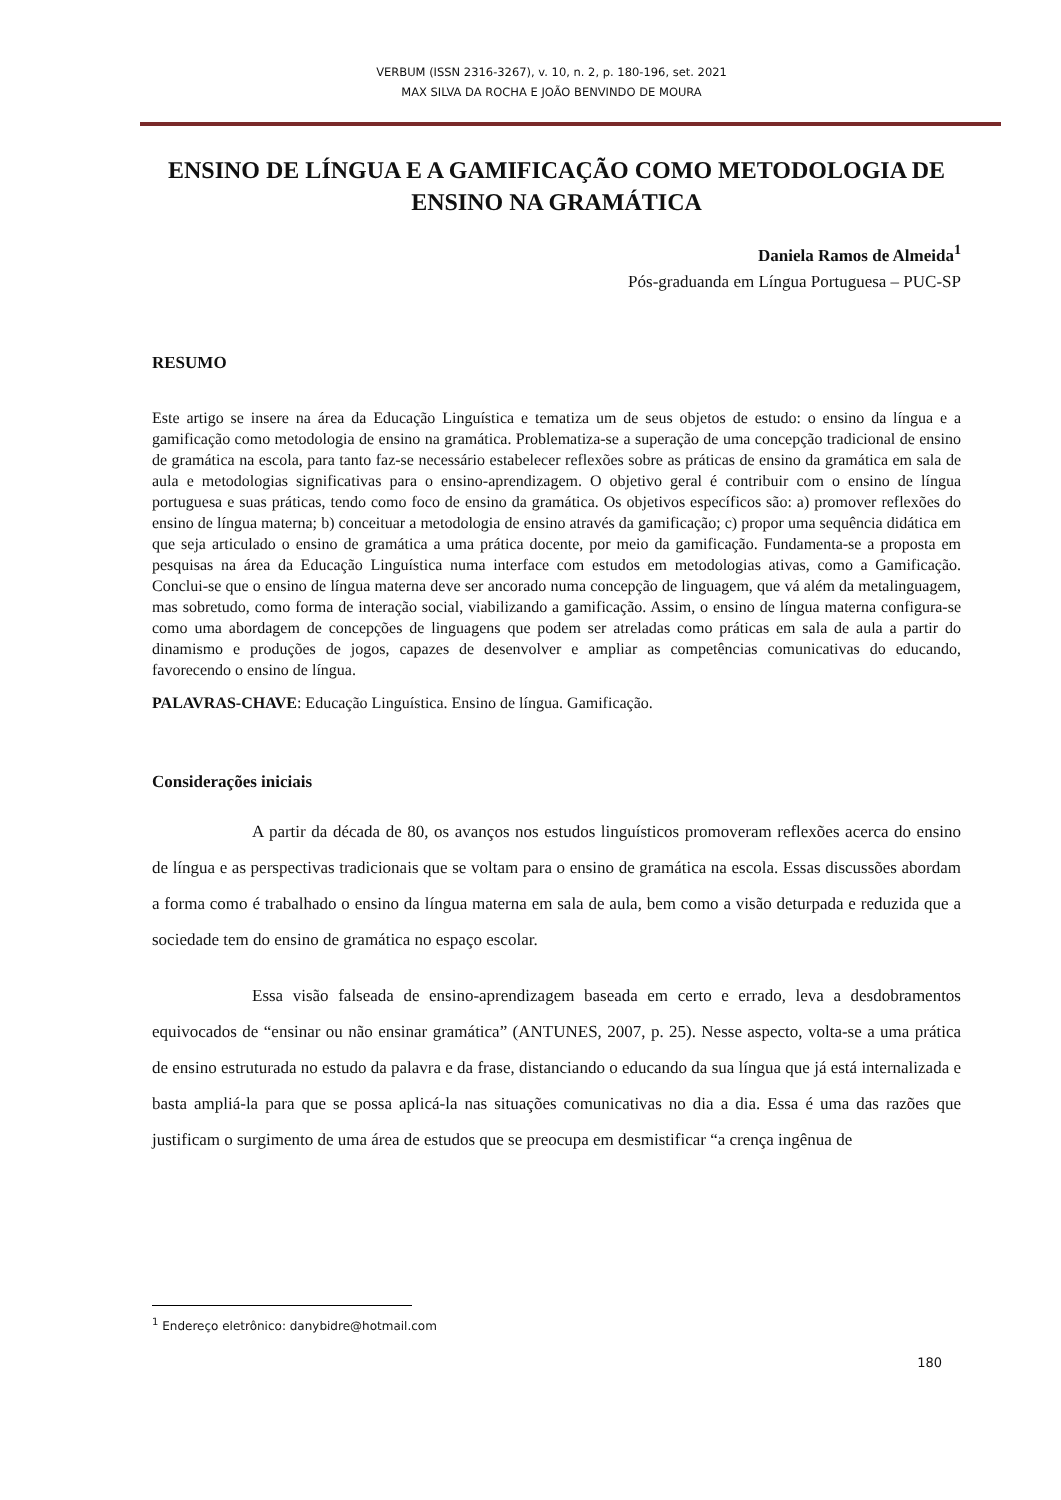VERBUM (ISSN 2316-3267), v. 10, n. 2, p. 180-196, set. 2021
MAX SILVA DA ROCHA E JOÃO BENVINDO DE MOURA
ENSINO DE LÍNGUA E A GAMIFICAÇÃO COMO METODOLOGIA DE ENSINO NA GRAMÁTICA
Daniela Ramos de Almeida<sup>1</sup>
Pós-graduanda em Língua Portuguesa – PUC-SP
RESUMO
Este artigo se insere na área da Educação Linguística e tematiza um de seus objetos de estudo: o ensino da língua e a gamificação como metodologia de ensino na gramática. Problematiza-se a superação de uma concepção tradicional de ensino de gramática na escola, para tanto faz-se necessário estabelecer reflexões sobre as práticas de ensino da gramática em sala de aula e metodologias significativas para o ensino-aprendizagem. O objetivo geral é contribuir com o ensino de língua portuguesa e suas práticas, tendo como foco de ensino da gramática. Os objetivos específicos são: a) promover reflexões do ensino de língua materna; b) conceituar a metodologia de ensino através da gamificação; c) propor uma sequência didática em que seja articulado o ensino de gramática a uma prática docente, por meio da gamificação. Fundamenta-se a proposta em pesquisas na área da Educação Linguística numa interface com estudos em metodologias ativas, como a Gamificação. Conclui-se que o ensino de língua materna deve ser ancorado numa concepção de linguagem, que vá além da metalinguagem, mas sobretudo, como forma de interação social, viabilizando a gamificação. Assim, o ensino de língua materna configura-se como uma abordagem de concepções de linguagens que podem ser atreladas como práticas em sala de aula a partir do dinamismo e produções de jogos, capazes de desenvolver e ampliar as competências comunicativas do educando, favorecendo o ensino de língua.
PALAVRAS-CHAVE: Educação Linguística. Ensino de língua. Gamificação.
Considerações iniciais
A partir da década de 80, os avanços nos estudos linguísticos promoveram reflexões acerca do ensino de língua e as perspectivas tradicionais que se voltam para o ensino de gramática na escola. Essas discussões abordam a forma como é trabalhado o ensino da língua materna em sala de aula, bem como a visão deturpada e reduzida que a sociedade tem do ensino de gramática no espaço escolar.
Essa visão falseada de ensino-aprendizagem baseada em certo e errado, leva a desdobramentos equivocados de “ensinar ou não ensinar gramática” (ANTUNES, 2007, p. 25). Nesse aspecto, volta-se a uma prática de ensino estruturada no estudo da palavra e da frase, distanciando o educando da sua língua que já está internalizada e basta ampliá-la para que se possa aplicá-la nas situações comunicativas no dia a dia. Essa é uma das razões que justificam o surgimento de uma área de estudos que se preocupa em desmistificar “a crença ingênua de
<sup>1</sup> Endereço eletrônico: danybidre@hotmail.com
180